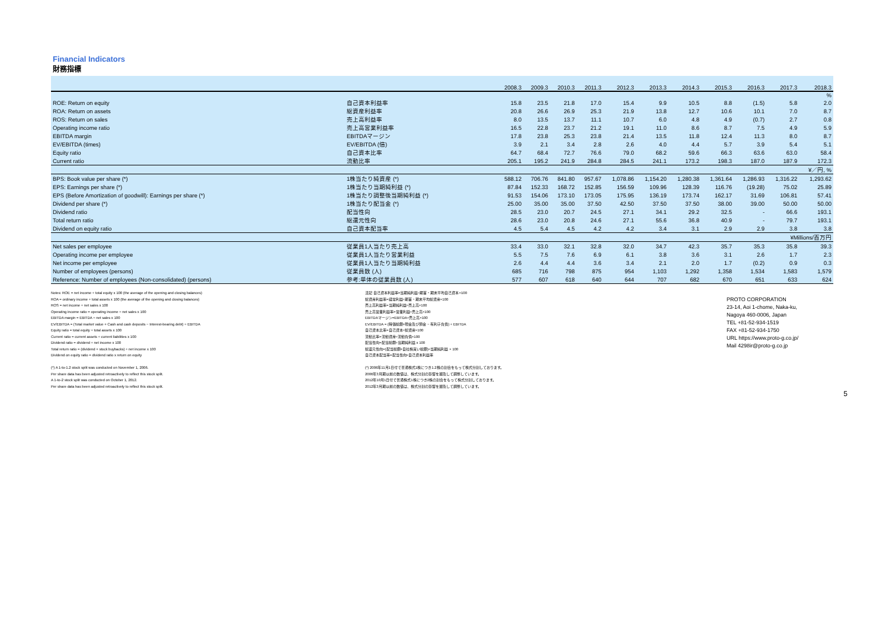Financial Indicators
財務指標
| | | 2008.3 | 2009.3 | 2010.3 | 2011.3 | 2012.3 | 2013.3 | 2014.3 | 2015.3 | 2016.3 | 2017.3 | 2018.3 |
| --- | --- | --- | --- | --- | --- | --- | --- | --- | --- | --- | --- | --- |
| | | | | | | | | | | | | % |
| ROE: Return on equity | 自己資本利益率 | 15.8 | 23.5 | 21.8 | 17.0 | 15.4 | 9.9 | 10.5 | 8.8 | (1.5) | 5.8 | 2.0 |
| ROA: Return on assets | 総資産利益率 | 20.8 | 26.6 | 26.9 | 25.3 | 21.9 | 13.8 | 12.7 | 10.6 | 10.1 | 7.0 | 8.7 |
| ROS: Return on sales | 売上高利益率 | 8.0 | 13.5 | 13.7 | 11.1 | 10.7 | 6.0 | 4.8 | 4.9 | (0.7) | 2.7 | 0.8 |
| Operating income ratio | 売上高営業利益率 | 16.5 | 22.8 | 23.7 | 21.2 | 19.1 | 11.0 | 8.6 | 8.7 | 7.5 | 4.9 | 5.9 |
| EBITDA margin | EBITDAマージン | 17.8 | 23.8 | 25.3 | 23.8 | 21.4 | 13.5 | 11.8 | 12.4 | 11.3 | 8.0 | 8.7 |
| EV/EBITDA (times) | EV/EBITDA (倍) | 3.9 | 2.1 | 3.4 | 2.8 | 2.6 | 4.0 | 4.4 | 5.7 | 3.9 | 5.4 | 5.1 |
| Equity ratio | 自己資本比率 | 64.7 | 68.4 | 72.7 | 76.6 | 79.0 | 68.2 | 59.6 | 66.3 | 63.6 | 63.0 | 58.4 |
| Current ratio | 流動比率 | 205.1 | 195.2 | 241.9 | 284.8 | 284.5 | 241.1 | 173.2 | 198.3 | 187.0 | 187.9 | 172.3 |
| | | | | | | | | | | | | ¥／円, % |
| BPS: Book value per share (*) | 1株当たり純資産 (*) | 588.12 | 706.76 | 841.80 | 957.67 | 1,078.86 | 1,154.20 | 1,280.38 | 1,361.64 | 1,286.93 | 1,316.22 | 1,293.62 |
| EPS: Earnings per share (*) | 1株当たり当期純利益 (*) | 87.84 | 152.33 | 168.72 | 152.85 | 156.59 | 109.96 | 128.39 | 116.76 | (19.28) | 75.02 | 25.89 |
| EPS (Before Amortization of goodwill): Earnings per share (*) | 1株当たり調整後当期純利益 (*) | 91.53 | 154.06 | 173.10 | 173.05 | 175.95 | 136.19 | 173.74 | 162.17 | 31.69 | 106.81 | 57.41 |
| Dividend per share (*) | 1株当たり配当金 (*) | 25.00 | 35.00 | 35.00 | 37.50 | 42.50 | 37.50 | 37.50 | 38.00 | 39.00 | 50.00 | 50.00 |
| Dividend ratio | 配当性向 | 28.5 | 23.0 | 20.7 | 24.5 | 27.1 | 34.1 | 29.2 | 32.5 | - | 66.6 | 193.1 |
| Total return ratio | 総還元性向 | 28.6 | 23.0 | 20.8 | 24.6 | 27.1 | 55.6 | 36.8 | 40.9 | - | 79.7 | 193.1 |
| Dividend on equity ratio | 自己資本配当率 | 4.5 | 5.4 | 4.5 | 4.2 | 4.2 | 3.4 | 3.1 | 2.9 | 2.9 | 3.8 | 3.8 |
| | | | | | | | | | | | ¥Millions/百万円 | |
| Net sales per employee | 従業員1人当たり売上高 | 33.4 | 33.0 | 32.1 | 32.8 | 32.0 | 34.7 | 42.3 | 35.7 | 35.3 | 35.8 | 39.3 |
| Operating income per employee | 従業員1人当たり営業利益 | 5.5 | 7.5 | 7.6 | 6.9 | 6.1 | 3.8 | 3.6 | 3.1 | 2.6 | 1.7 | 2.3 |
| Net income per employee | 従業員1人当たり当期純利益 | 2.6 | 4.4 | 4.4 | 3.6 | 3.4 | 2.1 | 2.0 | 1.7 | (0.2) | 0.9 | 0.3 |
| Number of employees (persons) | 従業員数 (人) | 685 | 716 | 798 | 875 | 954 | 1,103 | 1,292 | 1,358 | 1,534 | 1,583 | 1,579 |
| Reference: Number of employees (Non-consolidated) (persons) | 参考:単体の従業員数 (人) | 577 | 607 | 618 | 640 | 644 | 707 | 682 | 670 | 651 | 633 | 624 |
Notes: ROE = net income ÷ total equity x 100 (the average of the opening and closing balances)
ROA = ordinary income ÷ total assets x 100 (the average of the opening and closing balances)
ROS = net income ÷ net sales x 100
Operating income ratio = operating income ÷ net sales x 100
EBITDA margin = EBITDA ÷ net sales x 100
EV/EBITDA = (Total market value + Cash and cash deposits − Interest-bearing debt) ÷ EBITDA
Equity ratio = total equity ÷ total assets x 100
Current ratio = current assets ÷ current liabilities x 100
Dividend ratio = dividend ÷ net income x 100
Total return ratio = (dividend + stock buybacks) ÷ net income x 100
Dividend on equity ratio = dividend ratio x return on equity
(*) A 1-to-1.2 stock split was conducted on November 1, 2006.
Per share data has been adjusted retroactively to reflect this stock split.
A 1-to-2 stock split was conducted on October 1, 2012.
Per share data has been adjusted retroactively to reflect this stock split.
注記 自己資本利益率=当期純利益÷期首・期末平均自己資本×100
総資産利益率=経常利益÷期首・期末平均総資産×100
売上高利益率=当期純利益÷売上高×100
売上高営業利益率=営業利益÷売上高×100
EBITDAマージン=EBITDA÷売上高×100
EV/EBITDA = (時価総額+現金及び預金 − 有利子負債) ÷ EBITDA
自己資本比率=自己資本÷総資産×100
流動比率=流動資産÷流動負債×100
配当性向=配当総額÷当期純利益 x 100
総還元性向=(配当総額+自社株買い総額)÷当期純利益 × 100
自己資本配当率=配当性向×自己資本利益率
(*) 2006年11月1日付で普通株式1株につき1.2株の割合をもって株式分割しております。
2006年3月期以前の数値は、株式分割の影響を遡及して調整しています。
2012年10月1日付で普通株式1株につき2株の割合をもって株式分割しております。
2012年3月期以前の数値は、株式分割の影響を遡及して調整しています。
PROTO CORPORATION
23-14, Aoi 1-chome, Naka-ku,
Nagoya 460-0006, Japan
TEL +81-52-934-1519
FAX +81-52-934-1750
URL https://www.proto-g.co.jp/
Mail 4298ir@proto-g.co.jp
5